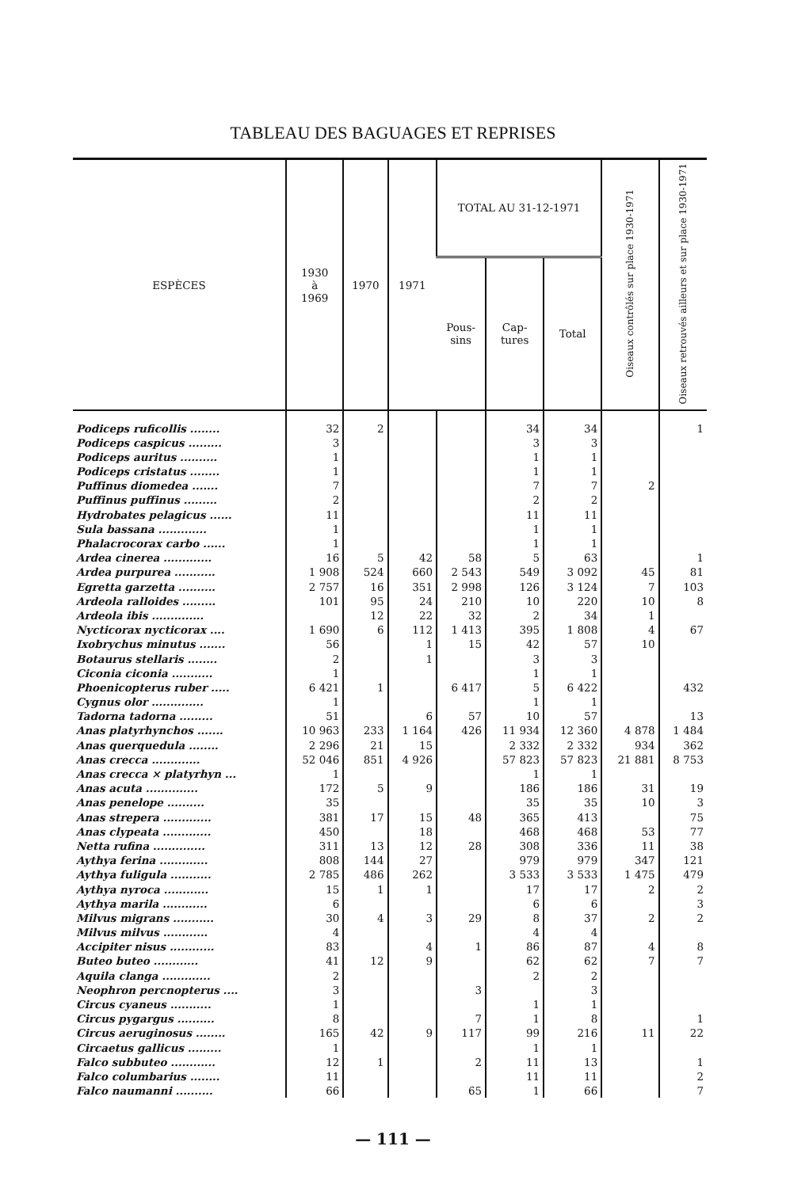TABLEAU DES BAGUAGES ET REPRISES
| ESPÈCES | 1930 à 1969 | 1970 | 1971 | TOTAL AU 31-12-1971 | | | Oiseaux contrôlés sur place 1930-1971 | Oiseaux retrouvés ailleurs et sur place 1930-1971 |
| --- | --- | --- | --- | --- | --- | --- | --- | --- |
| | | | | Pous- sins | Cap- tures | Total | | |
| Podiceps ruficollis ........ | 32 | 2 | | | 34 | 34 | | 1 |
| Podiceps caspicus ......... | 3 | | | | 3 | 3 | | |
| Podiceps auritus .......... | 1 | | | | 1 | 1 | | |
| Podiceps cristatus ........ | 1 | | | | 1 | 1 | | |
| Puffinus diomedea ....... | 7 | | | | 7 | 7 | 2 | |
| Puffinus puffinus ......... | 2 | | | | 2 | 2 | | |
| Hydrobates pelagicus ...... | 11 | | | | 11 | 11 | | |
| Sula bassana ............. | 1 | | | | 1 | 1 | | |
| Phalacrocorax carbo ...... | 1 | | | | 1 | 1 | | |
| Ardea cinerea ............. | 16 | 5 | 42 | 58 | 5 | 63 | | 1 |
| Ardea purpurea ........... | 1 908 | 524 | 660 | 2 543 | 549 | 3 092 | 45 | 81 |
| Egretta garzetta .......... | 2 757 | 16 | 351 | 2 998 | 126 | 3 124 | 7 | 103 |
| Ardeola ralloides ......... | 101 | 95 | 24 | 210 | 10 | 220 | 10 | 8 |
| Ardeola ibis .............. | | 12 | 22 | 32 | 2 | 34 | 1 | |
| Nycticorax nycticorax .... | 1 690 | 6 | 112 | 1 413 | 395 | 1 808 | 4 | 67 |
| Ixobrychus minutus ....... | 56 | | 1 | 15 | 42 | 57 | 10 | |
| Botaurus stellaris ........ | 2 | | 1 | | 3 | 3 | | |
| Ciconia ciconia ........... | 1 | | | | 1 | 1 | | |
| Phoenicopterus ruber ..... | 6 421 | 1 | | 6 417 | 5 | 6 422 | | 432 |
| Cygnus olor .............. | 1 | | | | 1 | 1 | | |
| Tadorna tadorna ......... | 51 | | 6 | 57 | 10 | 57 | | 13 |
| Anas platyrhynchos ....... | 10 963 | 233 | 1 164 | 426 | 11 934 | 12 360 | 4 878 | 1 484 |
| Anas querquedula ........ | 2 296 | 21 | 15 | | 2 332 | 2 332 | 934 | 362 |
| Anas crecca ............. | 52 046 | 851 | 4 926 | | 57 823 | 57 823 | 21 881 | 8 753 |
| Anas crecca × platyrhyn ... | 1 | | | | 1 | 1 | | |
| Anas acuta .............. | 172 | 5 | 9 | | 186 | 186 | 31 | 19 |
| Anas penelope .......... | 35 | | | | 35 | 35 | 10 | 3 |
| Anas strepera ............. | 381 | 17 | 15 | 48 | 365 | 413 | | 75 |
| Anas clypeata ............. | 450 | | 18 | | 468 | 468 | 53 | 77 |
| Netta rufina .............. | 311 | 13 | 12 | 28 | 308 | 336 | 11 | 38 |
| Aythya ferina ............. | 808 | 144 | 27 | | 979 | 979 | 347 | 121 |
| Aythya fuligula ........... | 2 785 | 486 | 262 | | 3 533 | 3 533 | 1 475 | 479 |
| Aythya nyroca ............ | 15 | 1 | 1 | | 17 | 17 | 2 | 2 |
| Aythya marila ............ | 6 | | | | 6 | 6 | | 3 |
| Milvus migrans ........... | 30 | 4 | 3 | 29 | 8 | 37 | 2 | 2 |
| Milvus milvus ............ | 4 | | | | 4 | 4 | | |
| Accipiter nisus ............ | 83 | | 4 | 1 | 86 | 87 | 4 | 8 |
| Buteo buteo ............ | 41 | 12 | 9 | | 62 | 62 | 7 | 7 |
| Aquila clanga ............. | 2 | | | | 2 | 2 | | |
| Neophron percnopterus .... | 3 | | | 3 | | 3 | | |
| Circus cyaneus ........... | 1 | | | | 1 | 1 | | |
| Circus pygargus .......... | 8 | | | 7 | 1 | 8 | | 1 |
| Circus aeruginosus ........ | 165 | 42 | 9 | 117 | 99 | 216 | 11 | 22 |
| Circaetus gallicus ......... | 1 | | | | 1 | 1 | | |
| Falco subbuteo ............ | 12 | 1 | | 2 | 11 | 13 | | 1 |
| Falco columbarius ........ | 11 | | | | 11 | 11 | | 2 |
| Falco naumanni .......... | 66 | | | 65 | 1 | 66 | | 7 |
— 111 —